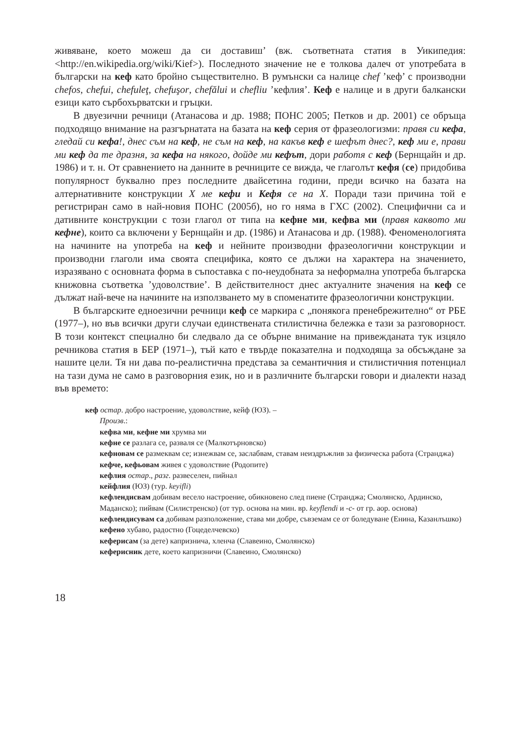живяване, което можеш да си доставиш’ (вж. съответната статия в Уикипедия: <http://en.wikipedia.org/wiki/Kief>). Последното значение не е толкова далеч от употребата в български на кеф като бройно съществително. В румънски са налице chef ’кеф’ с производни chefos, chefui, chefuleţ, chefuşor, chefălui и chefliu ’кефлия’. Кеф е налице и в други балкански езици като сърбохърватски и гръцки.
В двуезични речници (Атанасова и др. 1988; ПОНС 2005; Петков и др. 2001) се обръща подходящо внимание на разгърнатата на базата на кеф серия от фразеологизми: правя си кефа, гледай си кефа!, днес съм на кеф, не съм на кеф, на какъв кеф е шефът днес?, кеф ми е, прави ми кеф да те дразня, за кефа на някого, дойде ми кефът, дори работя с кеф (Бернщайн и др. 1986) и т. н. От сравнението на данните в речниците се вижда, че глаголът кефя (се) придобива популярност буквално през последните двайсетина години, преди всичко на базата на алтернативните конструкции X ме кефи и Кефя се на X. Поради тази причина той е регистриран само в най-новия ПОНС (2005б), но го няма в ГХС (2002). Специфични са и дативните конструкции с този глагол от типа на кефне ми, кефва ми (правя каквото ми кефне), които са включени у Бернщайн и др. (1986) и Атанасова и др. (1988). Феноменологията на начините на употреба на кеф и нейните производни фразеологични конструкции и производни глаголи има своята специфика, която се дължи на характера на значението, изразявано с основната форма в съпоставка с по-неудобната за неформална употреба българска книжовна съответка ’удоволствие’. В действителност днес актуалните значения на кеф се дължат най-вече на начините на използването му в споменатите фразеологични конструкции.
В българските едноезични речници кеф се маркира с „понякога пренебрежително“ от РБЕ (1977–), но във всички други случаи единствената стилистична бележка е тази за разговорност. В този контекст специално би следвало да се обърне внимание на привежданата тук изцяло речникова статия в БЕР (1971–), тъй като е твърде показателна и подходяща за обсъждане за нашите цели. Тя ни дава по-реалистична представа за семантичния и стилистичния потенциал на тази дума не само в разговорния език, но и в различните български говори и диалекти назад във времето:
кеф остар. добро настроение, удоволствие, кейф (ЮЗ). –
Произв.:
кефва ми, кефне ми хрумва ми
кефне се разлага се, разваля се (Малкотърновско)
кефновам се размеквам се; изнежвам се, заслабвам, ставам неиздръжлив за физическа работа (Странджа)
кефче, кефьовам живея с удоволствие (Родопите)
кефлия остар., разг. развеселен, пийнал
кейфлия (ЮЗ) (тур. keyifli)
кефлендисвам добивам весело настроение, обикновено след пиене (Странджа; Смолянско, Ардинско, Маданско); пийвам (Силистренско) (от тур. основа на мин. вр. keyflendi и -с- от гр. аор. основа)
кефлендисувам са добивам разположение, става ми добре, съвземам се от боледуване (Енина, Казанлъшко)
кефено хубаво, радостно (Гоцеделчевско)
кеферисам (за дете) капризнича, хленча (Славеино, Смолянско)
кеферисник дете, което капризничи (Славеино, Смолянско)
18